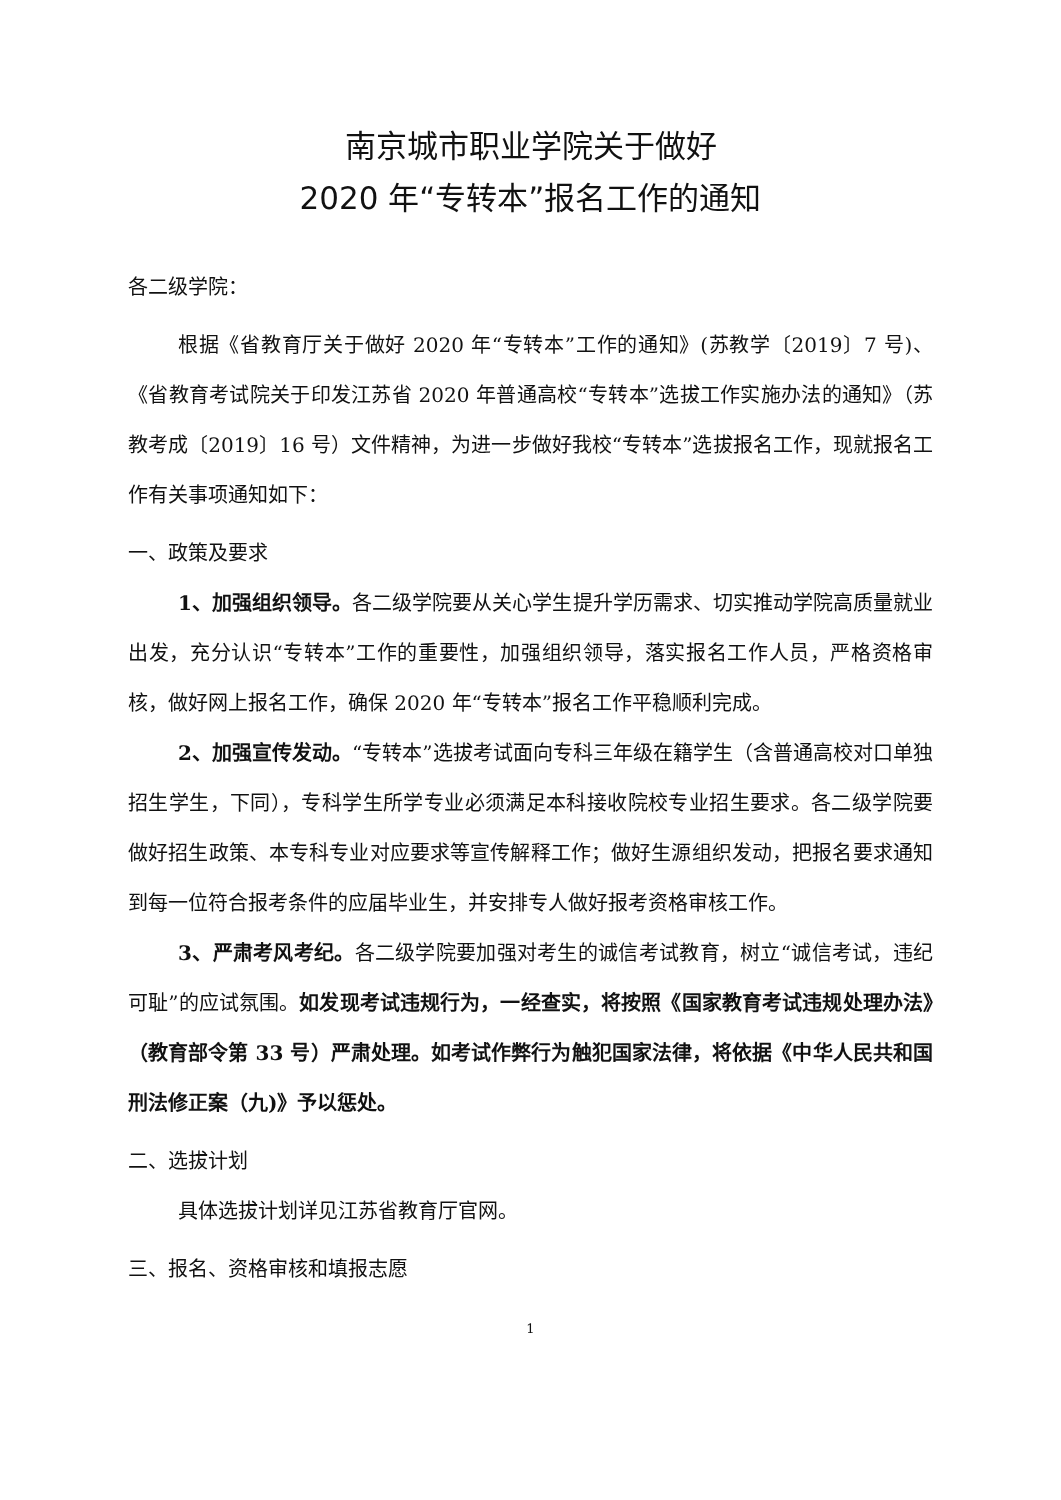南京城市职业学院关于做好
2020 年“专转本”报名工作的通知
各二级学院：
根据《省教育厅关于做好 2020 年“专转本”工作的通知》(苏教学〔2019〕7 号)、《省教育考试院关于印发江苏省 2020 年普通高校“专转本”选拔工作实施办法的通知》（苏教考成〔2019〕16 号）文件精神，为进一步做好我校“专转本”选拔报名工作，现就报名工作有关事项通知如下：
一、政策及要求
1、加强组织领导。各二级学院要从关心学生提升学历需求、切实推动学院高质量就业出发，充分认识“专转本”工作的重要性，加强组织领导，落实报名工作人员，严格资格审核，做好网上报名工作，确保 2020 年“专转本”报名工作平稳顺利完成。
2、加强宣传发动。“专转本”选拔考试面向专科三年级在籍学生（含普通高校对口单独招生学生，下同），专科学生所学专业必须满足本科接收院校专业招生要求。各二级学院要做好招生政策、本专科专业对应要求等宣传解释工作；做好生源组织发动，把报名要求通知到每一位符合报考条件的应届毕业生，并安排专人做好报考资格审核工作。
3、严肃考风考纪。各二级学院要加强对考生的诚信考试教育，树立“诚信考试，违纪可耻”的应试氛围。如发现考试违规行为，一经查实，将按照《国家教育考试违规处理办法》（教育部令第 33 号）严肃处理。如考试作弊行为触犯国家法律，将依据《中华人民共和国刑法修正案（九)》予以惩处。
二、选拔计划
具体选拔计划详见江苏省教育厅官网。
三、报名、资格审核和填报志愿
1